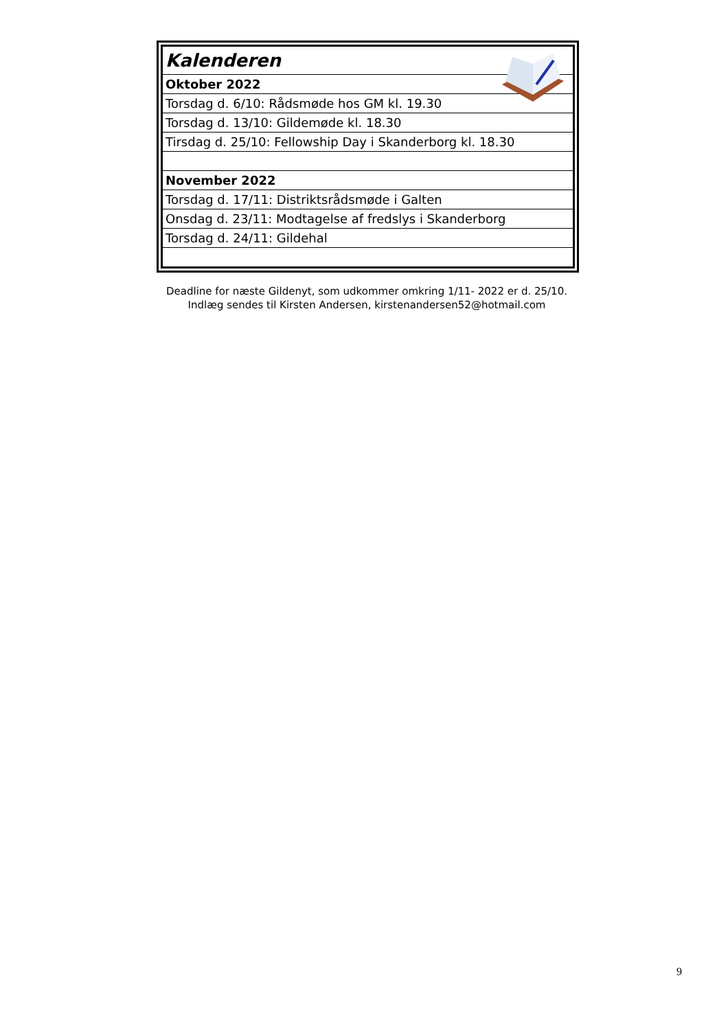| Kalenderen |
| Oktober 2022 |
| Torsdag d. 6/10: Rådsmøde hos GM kl. 19.30 |
| Torsdag d. 13/10: Gildemøde kl. 18.30 |
| Tirsdag d. 25/10: Fellowship Day i Skanderborg kl. 18.30 |
| November 2022 |
| Torsdag d. 17/11: Distriktsrådsmøde i Galten |
| Onsdag d. 23/11: Modtagelse af fredslys i Skanderborg |
| Torsdag d. 24/11: Gildehal |
Deadline for næste Gildenyt, som udkommer omkring 1/11- 2022 er d. 25/10.
Indlæg sendes til Kirsten Andersen, kirstenandersen52@hotmail.com
9